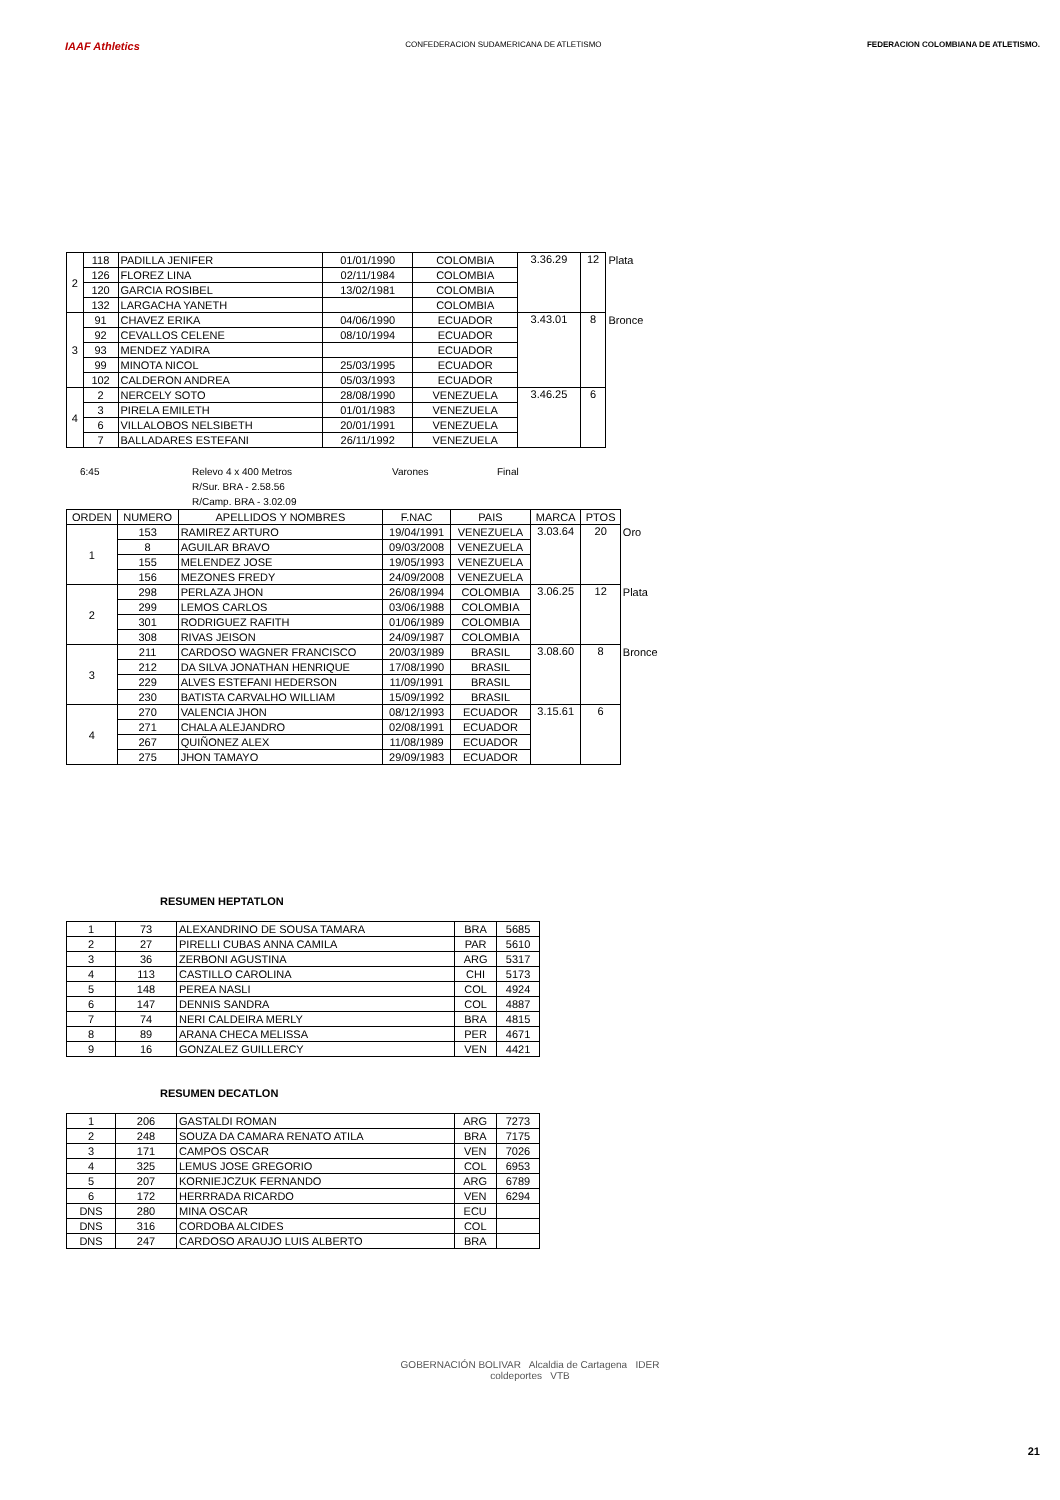IAAF Athletics
CONFEDERACION SUDAMERICANA DE ATLETISMO
FEDERACION COLOMBIANA DE ATLETISMO.
| 2 | 118 | PADILLA JENIFER | 01/01/1990 | COLOMBIA | 3.36.29 | 12 | Plata |
| | 126 | FLOREZ LINA | 02/11/1984 | COLOMBIA | | | |
| | 120 | GARCIA ROSIBEL | 13/02/1981 | COLOMBIA | | | |
| | 132 | LARGACHA YANETH | | COLOMBIA | | | |
| 3 | 91 | CHAVEZ ERIKA | 04/06/1990 | ECUADOR | 3.43.01 | 8 | Bronce |
| | 92 | CEVALLOS CELENE | 08/10/1994 | ECUADOR | | | |
| | 93 | MENDEZ YADIRA | | ECUADOR | | | |
| | 99 | MINOTA NICOL | 25/03/1995 | ECUADOR | | | |
| | 102 | CALDERON ANDREA | 05/03/1993 | ECUADOR | | | |
| 4 | 2 | NERCELY SOTO | 28/08/1990 | VENEZUELA | 3.46.25 | 6 | |
| | 3 | PIRELA EMILETH | 01/01/1983 | VENEZUELA | | | |
| | 6 | VILLALOBOS NELSIBETH | 20/01/1991 | VENEZUELA | | | |
| | 7 | BALLADARES ESTEFANI | 26/11/1992 | VENEZUELA | | | |
6:45 Relevo 4 x 400 Metros
R/Sur. BRA - 2.58.56
R/Camp. BRA - 3.02.09
Varones Final
| ORDEN | NUMERO | APELLIDOS Y NOMBRES | F.NAC | PAIS | MARCA | PTOS | |
| 1 | 153 | RAMIREZ ARTURO | 19/04/1991 | VENEZUELA | 3.03.64 | 20 | Oro |
| | 8 | AGUILAR BRAVO | 09/03/2008 | VENEZUELA | | | |
| | 155 | MELENDEZ JOSE | 19/05/1993 | VENEZUELA | | | |
| | 156 | MEZONES FREDY | 24/09/2008 | VENEZUELA | | | |
| 2 | 298 | PERLAZA JHON | 26/08/1994 | COLOMBIA | 3.06.25 | 12 | Plata |
| | 299 | LEMOS CARLOS | 03/06/1988 | COLOMBIA | | | |
| | 301 | RODRIGUEZ RAFITH | 01/06/1989 | COLOMBIA | | | |
| | 308 | RIVAS JEISON | 24/09/1987 | COLOMBIA | | | |
| 3 | 211 | CARDOSO WAGNER FRANCISCO | 20/03/1989 | BRASIL | 3.08.60 | 8 | Bronce |
| | 212 | DA SILVA JONATHAN HENRIQUE | 17/08/1990 | BRASIL | | | |
| | 229 | ALVES ESTEFANI HEDERSON | 11/09/1991 | BRASIL | | | |
| | 230 | BATISTA CARVALHO WILLIAM | 15/09/1992 | BRASIL | | | |
| 4 | 270 | VALENCIA JHON | 08/12/1993 | ECUADOR | 3.15.61 | 6 | |
| | 271 | CHALA ALEJANDRO | 02/08/1991 | ECUADOR | | | |
| | 267 | QUIÑONEZ ALEX | 11/08/1989 | ECUADOR | | | |
| | 275 | JHON TAMAYO | 29/09/1983 | ECUADOR | | | |
RESUMEN HEPTATLON
| 1 | 73 | ALEXANDRINO DE SOUSA TAMARA | BRA | 5685 |
| 2 | 27 | PIRELLI CUBAS ANNA CAMILA | PAR | 5610 |
| 3 | 36 | ZERBONI AGUSTINA | ARG | 5317 |
| 4 | 113 | CASTILLO CAROLINA | CHI | 5173 |
| 5 | 148 | PEREA NASLI | COL | 4924 |
| 6 | 147 | DENNIS SANDRA | COL | 4887 |
| 7 | 74 | NERI CALDEIRA MERLY | BRA | 4815 |
| 8 | 89 | ARANA CHECA MELISSA | PER | 4671 |
| 9 | 16 | GONZALEZ GUILLERCY | VEN | 4421 |
RESUMEN DECATLON
| 1 | 206 | GASTALDI ROMAN | ARG | 7273 |
| 2 | 248 | SOUZA DA CAMARA RENATO ATILA | BRA | 7175 |
| 3 | 171 | CAMPOS OSCAR | VEN | 7026 |
| 4 | 325 | LEMUS JOSE GREGORIO | COL | 6953 |
| 5 | 207 | KORNIEJCZUK FERNANDO | ARG | 6789 |
| 6 | 172 | HERRRADA RICARDO | VEN | 6294 |
| DNS | 280 | MINA OSCAR | ECU | |
| DNS | 316 | CORDOBA ALCIDES | COL | |
| DNS | 247 | CARDOSO ARAUJO LUIS ALBERTO | BRA | |
GOBERNACIÓN BOLIVAR Alcaldia de Cartagena IDER
coldeportes VTB
21